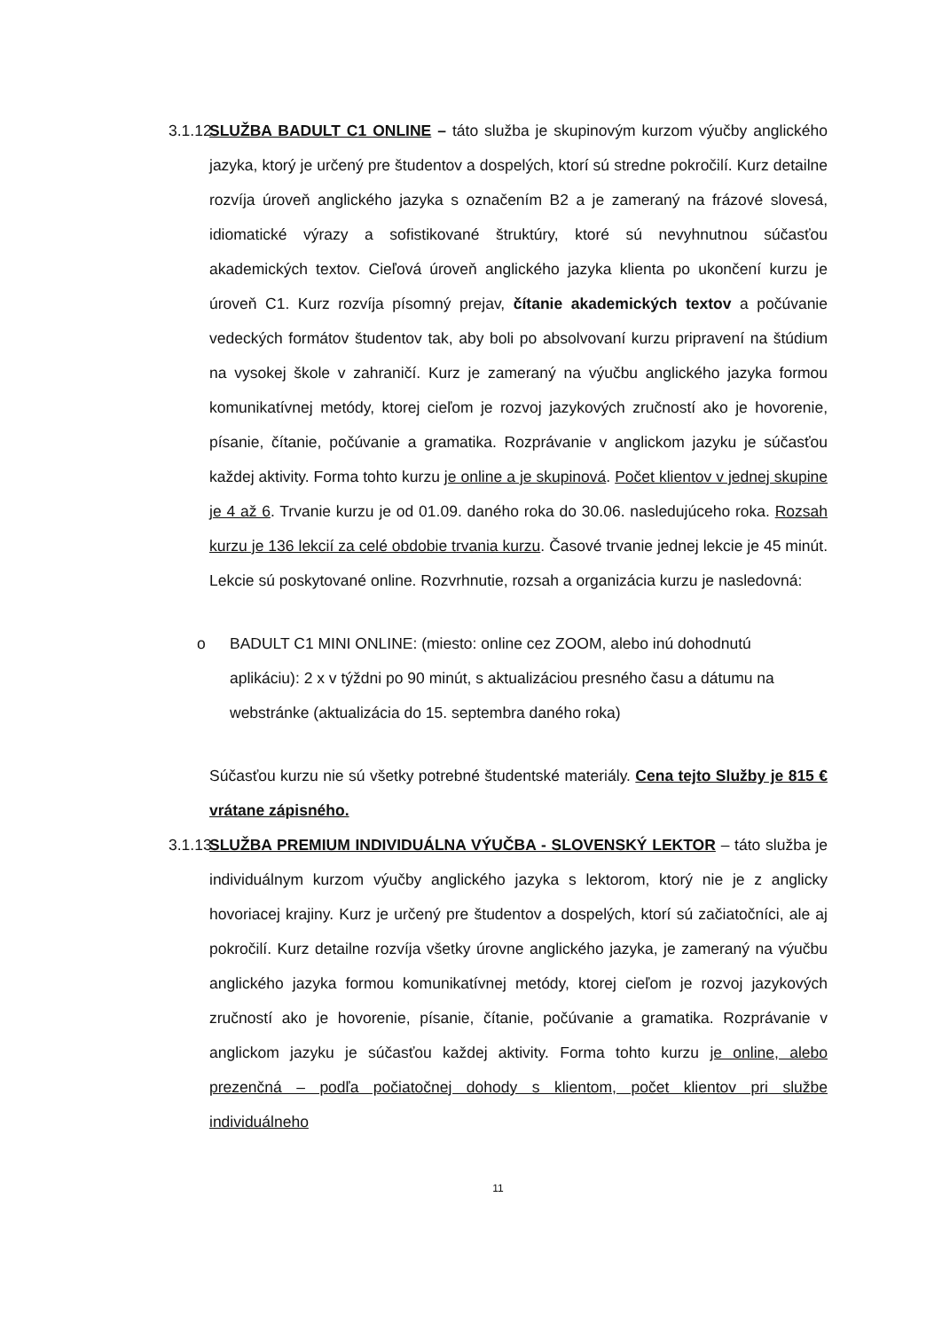3.1.12.
SLUŽBA BADULT C1 ONLINE – táto služba je skupinovým kurzom výučby anglického jazyka, ktorý je určený pre študentov a dospelých, ktorí sú stredne pokročilí. Kurz detailne rozvíja úroveň anglického jazyka s označením B2 a je zameraný na frázové slovesá, idiomatické výrazy a sofistikované štruktúry, ktoré sú nevyhnutnou súčasťou akademických textov. Cieľová úroveň anglického jazyka klienta po ukončení kurzu je úroveň C1. Kurz rozvíja písomný prejav, čítanie akademických textov a počúvanie vedeckých formátov študentov tak, aby boli po absolvovaní kurzu pripravení na štúdium na vysokej škole v zahraničí. Kurz je zameraný na výučbu anglického jazyka formou komunikatívnej metódy, ktorej cieľom je rozvoj jazykových zručností ako je hovorenie, písanie, čítanie, počúvanie a gramatika. Rozprávanie v anglickom jazyku je súčasťou každej aktivity. Forma tohto kurzu je online a je skupinová. Počet klientov v jednej skupine je 4 až 6. Trvanie kurzu je od 01.09. daného roka do 30.06. nasledujúceho roka. Rozsah kurzu je 136 lekcií za celé obdobie trvania kurzu. Časové trvanie jednej lekcie je 45 minút. Lekcie sú poskytované online. Rozvrhnutie, rozsah a organizácia kurzu je nasledovná:
o BADULT C1 MINI ONLINE: (miesto: online cez ZOOM, alebo inú dohodnutú aplikáciu): 2 x v týždni po 90 minút, s aktualizáciou presného času a dátumu na webstránke (aktualizácia do 15. septembra daného roka)
Súčasťou kurzu nie sú všetky potrebné študentské materiály. Cena tejto Služby je 815 € vrátane zápisného.
3.1.13.
SLUŽBA PREMIUM INDIVIDUÁLNA VÝUČBA - SLOVENSKÝ LEKTOR – táto služba je individuálnym kurzom výučby anglického jazyka s lektorom, ktorý nie je z anglicky hovoriacej krajiny. Kurz je určený pre študentov a dospelých, ktorí sú začiatočníci, ale aj pokročilí. Kurz detailne rozvíja všetky úrovne anglického jazyka, je zameraný na výučbu anglického jazyka formou komunikatívnej metódy, ktorej cieľom je rozvoj jazykových zručností ako je hovorenie, písanie, čítanie, počúvanie a gramatika. Rozprávanie v anglickom jazyku je súčasťou každej aktivity. Forma tohto kurzu je online, alebo prezenčná – podľa počiatočnej dohody s klientom, počet klientov pri službe individuálneho
11